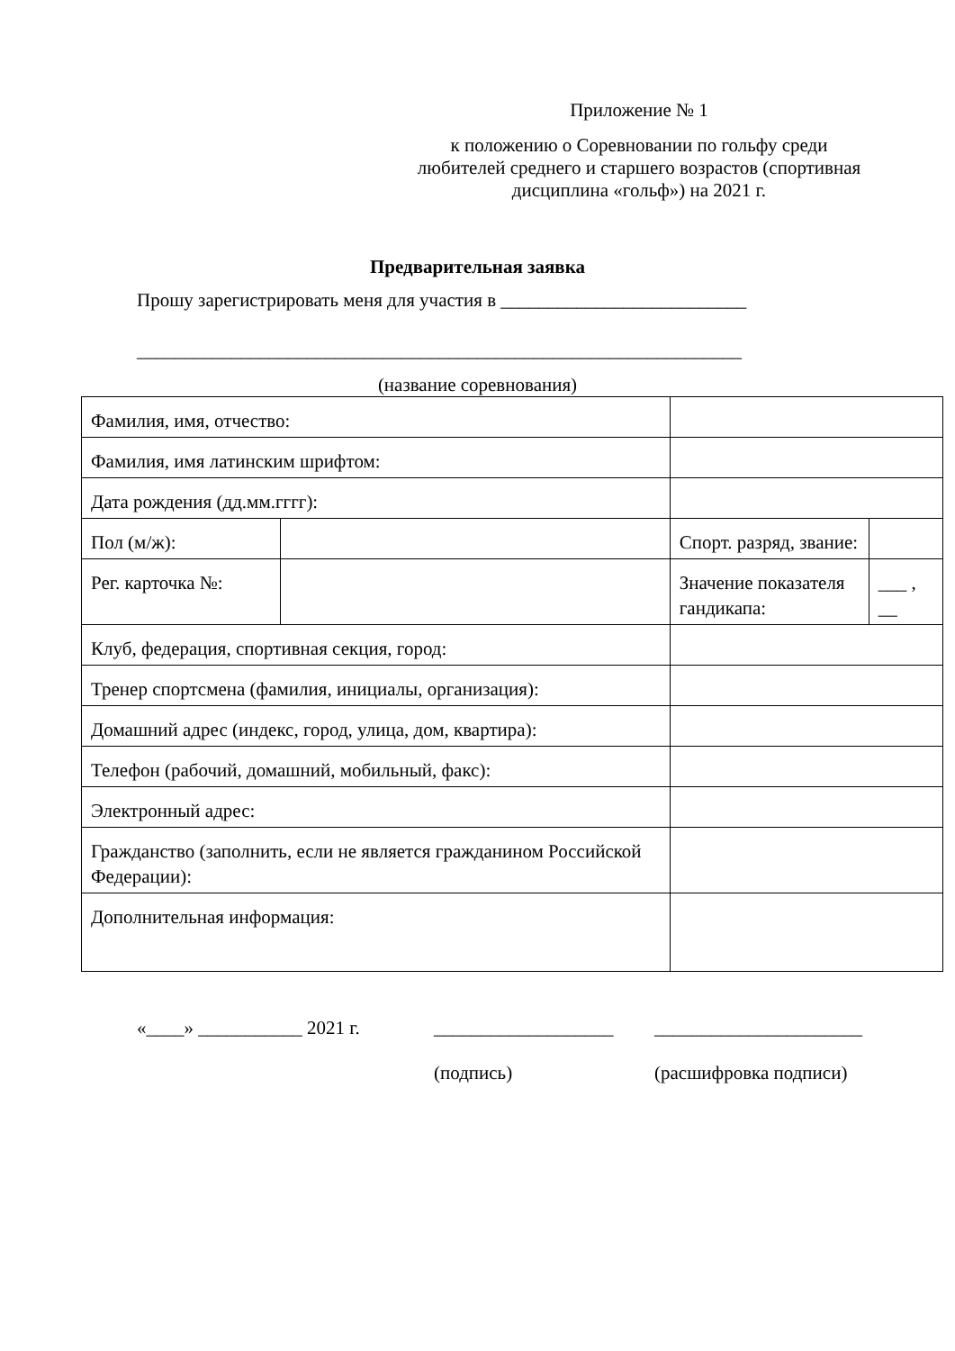Приложение № 1
к положению о Соревновании по гольфу среди любителей среднего и старшего возрастов (спортивная дисциплина «гольф») на 2021 г.
Предварительная заявка
Прошу зарегистрировать меня для участия в __________________________
________________________________________________________________
(название соревнования)
| Фамилия, имя, отчество: | | | |
| Фамилия, имя латинским шрифтом: | | | |
| Дата рождения (дд.мм.гггг): | | | |
| Пол (м/ж): | | Спорт. разряд, звание: | |
| Рег. карточка №: | | Значение показателя гандикапа: | ___ , __ |
| Клуб, федерация, спортивная секция, город: | | | |
| Тренер спортсмена (фамилия, инициалы, организация): | | | |
| Домашний адрес (индекс, город, улица, дом, квартира): | | | |
| Телефон (рабочий, домашний, мобильный, факс): | | | |
| Электронный адрес: | | | |
| Гражданство (заполнить, если не является гражданином Российской Федерации): | | | |
| Дополнительная информация: | | | |
«____» ___________ 2021 г. ___________________
(подпись)
______________________
(расшифровка подписи)